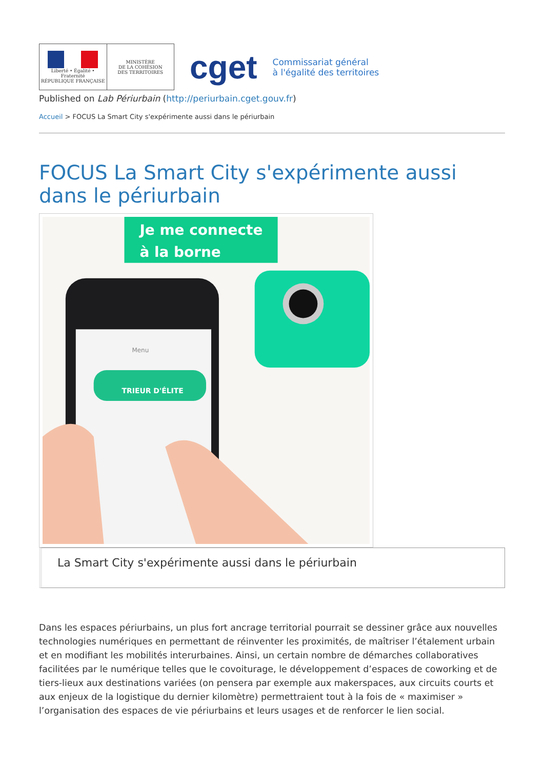Liberté • Égalité • Fraternité
RÉPUBLIQUE FRANÇAISE
MINISTÈRE
DE LA COHÉSION
DES TERRITOIRES
cget
Commissariat général
à l'égalité des territoires
Published on Lab Périurbain (http://periurbain.cget.gouv.fr)
Accueil > FOCUS La Smart City s'expérimente aussi dans le périurbain
FOCUS La Smart City s'expérimente aussi dans le périurbain
Je me connecte
à la borne
Menu
TRIEUR D'ÉLITE
La Smart City s'expérimente aussi dans le périurbain
Dans les espaces périurbains, un plus fort ancrage territorial pourrait se dessiner grâce aux nouvelles technologies numériques en permettant de réinventer les proximités, de maîtriser l’étalement urbain et en modifiant les mobilités interurbaines. Ainsi, un certain nombre de démarches collaboratives facilitées par le numérique telles que le covoiturage, le développement d’espaces de coworking et de tiers-lieux aux destinations variées (on pensera par exemple aux makerspaces, aux circuits courts et aux enjeux de la logistique du dernier kilomètre) permettraient tout à la fois de « maximiser » l’organisation des espaces de vie périurbains et leurs usages et de renforcer le lien social.